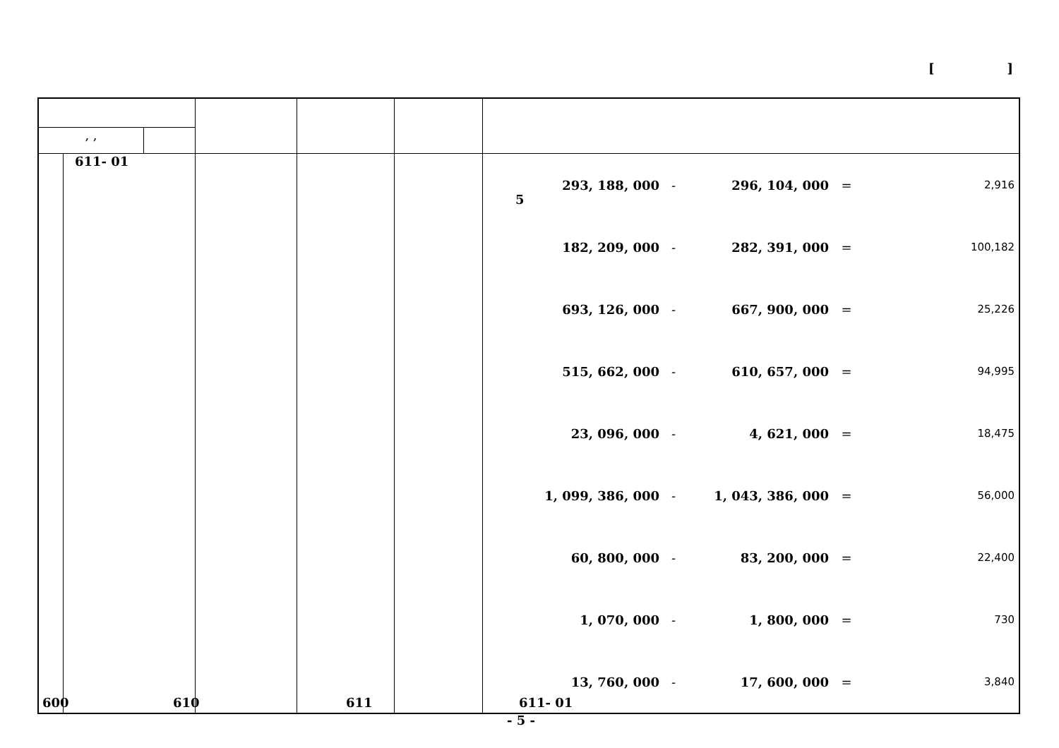[]
| , , | | | | | |
| 611- 01 | | | | | 293, 188, 000 - 296, 104, 000 = 2,916 182, 209, 000 - 282, 391, 000 = 100,182 693, 126, 000 - 667, 900, 000 = 25,226 515, 662, 000 - 610, 657, 000 = 94,995 23, 096, 000 - 4, 621, 000 = 18,475 1, 099, 386, 000 - 1, 043, 386, 000 = 56,000 60, 800, 000 - 83, 200, 000 = 22,400 1, 070, 000 - 1, 800, 000 = 730 13, 760, 000 - 17, 600, 000 = 3,840 |
5
600 610 611 611- 01
- 5 -